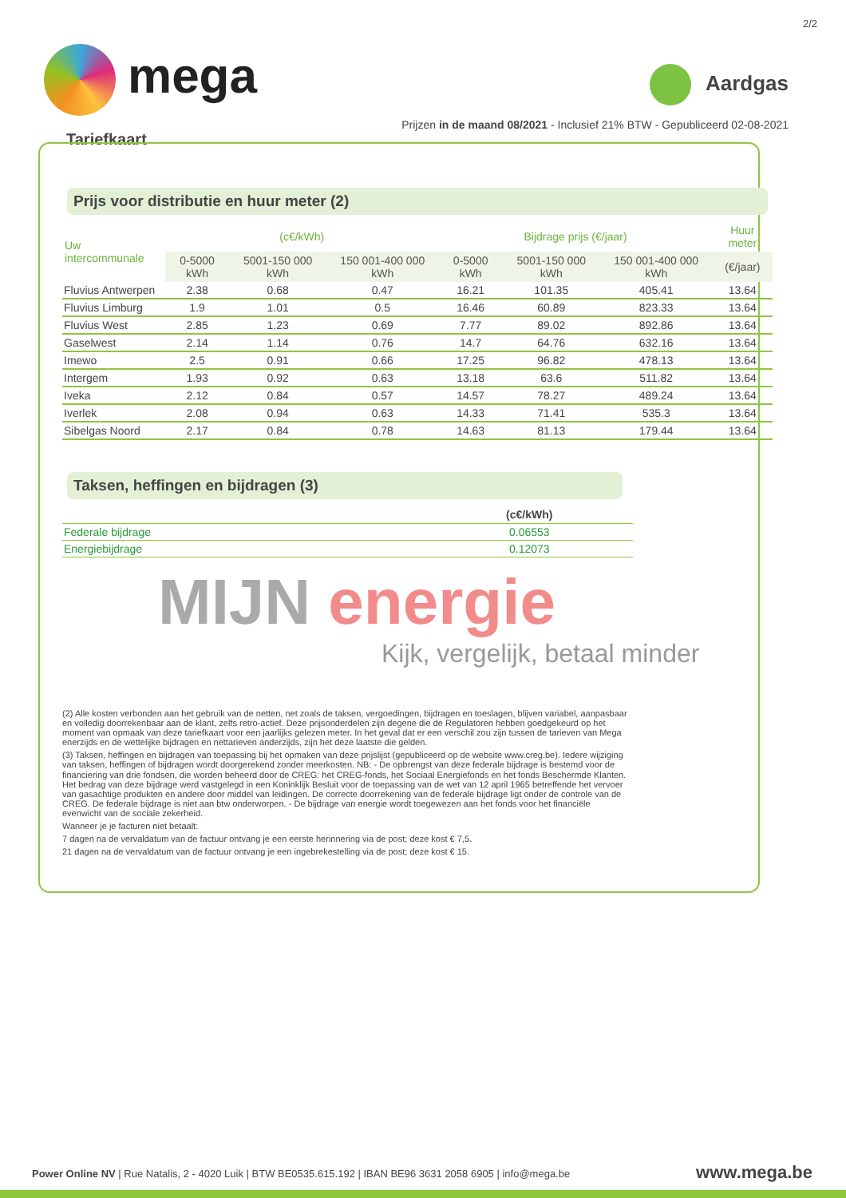2/2
mega Aardgas
Prijzen in de maand 08/2021 - Inclusief 21% BTW - Gepubliceerd 02-08-2021
Tariefkaart
Prijs voor distributie en huur meter (2)
| Uw intercommunale | (c€/kWh) | | | Bijdrage prijs (€/jaar) | | | Huur meter |
| --- | --- | --- | --- | --- | --- | --- | --- |
| | 0-5000 kWh | 5001-150 000 kWh | 150 001-400 000 kWh | 0-5000 kWh | 5001-150 000 kWh | 150 001-400 000 kWh | (€/jaar) |
| Fluvius Antwerpen | 2.38 | 0.68 | 0.47 | 16.21 | 101.35 | 405.41 | 13.64 |
| Fluvius Limburg | 1.9 | 1.01 | 0.5 | 16.46 | 60.89 | 823.33 | 13.64 |
| Fluvius West | 2.85 | 1.23 | 0.69 | 7.77 | 89.02 | 892.86 | 13.64 |
| Gaselwest | 2.14 | 1.14 | 0.76 | 14.7 | 64.76 | 632.16 | 13.64 |
| Imewo | 2.5 | 0.91 | 0.66 | 17.25 | 96.82 | 478.13 | 13.64 |
| Intergem | 1.93 | 0.92 | 0.63 | 13.18 | 63.6 | 511.82 | 13.64 |
| Iveka | 2.12 | 0.84 | 0.57 | 14.57 | 78.27 | 489.24 | 13.64 |
| Iverlek | 2.08 | 0.94 | 0.63 | 14.33 | 71.41 | 535.3 | 13.64 |
| Sibelgas Noord | 2.17 | 0.84 | 0.78 | 14.63 | 81.13 | 179.44 | 13.64 |
Taksen, heffingen en bijdragen (3)
| | (c€/kWh) |
| --- | --- |
| Federale bijdrage | 0.06553 |
| Energiebijdrage | 0.12073 |
MIJN energie
Kijk, vergelijk, betaal minder
(2) Alle kosten verbonden aan het gebruik van de netten, net zoals de taksen, vergoedingen, bijdragen en toeslagen, blijven variabel, aanpasbaar en volledig doorrekenbaar aan de klant, zelfs retro-actief. Deze prijsonderdelen zijn degene die de Regulatoren hebben goedgekeurd op het moment van opmaak van deze tariefkaart voor een jaarlijks gelezen meter. In het geval dat er een verschil zou zijn tussen de tarieven van Mega enerzijds en de wettelijke bijdragen en nettarieven anderzijds, zijn het deze laatste die gelden.
(3) Taksen, heffingen en bijdragen van toepassing bij het opmaken van deze prijslijst (gepubliceerd op de website www.creg.be). Iedere wijziging van taksen, heffingen of bijdragen wordt doorgerekend zonder meerkosten. NB: - De opbrengst van deze federale bijdrage is bestemd voor de financiering van drie fondsen, die worden beheerd door de CREG: het CREG-fonds, het Sociaal Energiefonds en het fonds Beschermde Klanten. Het bedrag van deze bijdrage werd vastgelegd in een Koninklijk Besluit voor de toepassing van de wet van 12 april 1965 betreffende het vervoer van gasachtige produkten en andere door middel van leidingen. De correcte doorrekening van de federale bijdrage ligt onder de controle van de CREG. De federale bijdrage is niet aan btw onderworpen. - De bijdrage van energie wordt toegewezen aan het fonds voor het financiële evenwicht van de sociale zekerheid.
Wanneer je je facturen niet betaalt:
7 dagen na de vervaldatum van de factuur ontvang je een eerste herinnering via de post; deze kost € 7,5.
21 dagen na de vervaldatum van de factuur ontvang je een ingebrekestelling via de post; deze kost € 15.
Power Online NV | Rue Natalis, 2 - 4020 Luik | BTW BE0535.615.192 | IBAN BE96 3631 2058 6905 | info@mega.be
www.mega.be